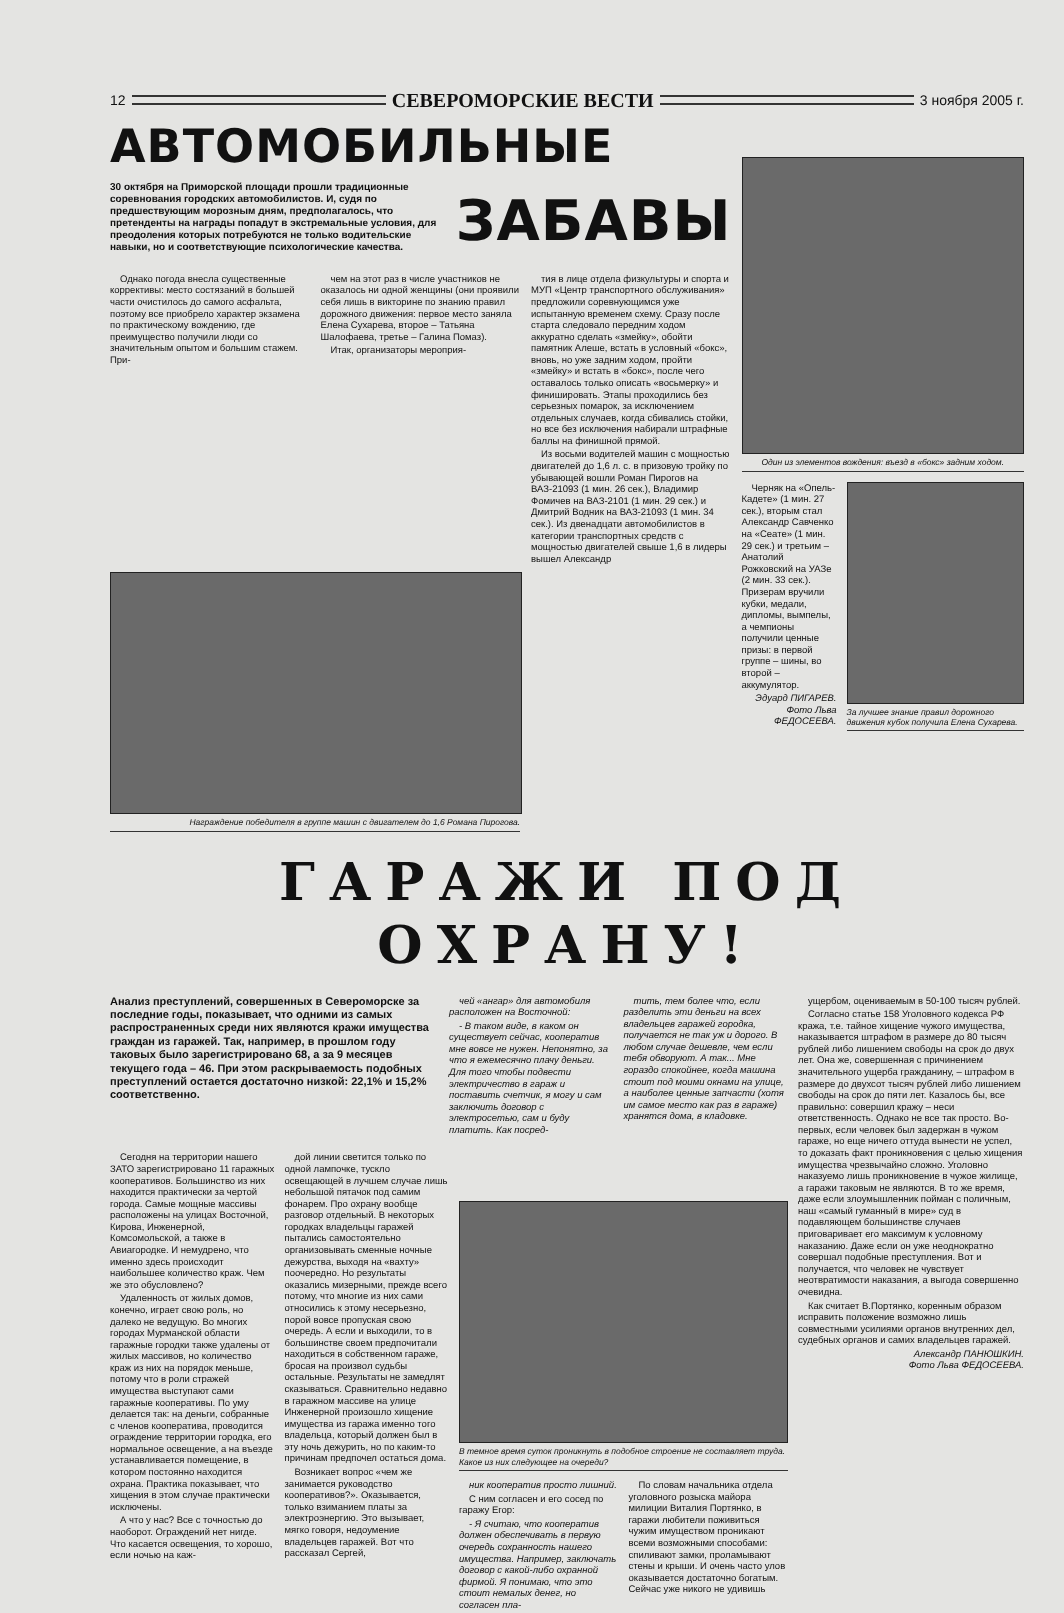12
СЕВЕРОМОРСКИЕ ВЕСТИ
3 ноября 2005 г.
АВТОМОБИЛЬНЫЕ
30 октября на Приморской площади прошли традиционные соревнования городских автомобилистов. И, судя по предшествующим морозным дням, предполагалось, что претенденты на награды попадут в экстремальные условия, для преодоления которых потребуются не только водительские навыки, но и соответствующие психологические качества.
ЗАБАВЫ
Однако погода внесла существенные коррективы: место состязаний в большей части очистилось до самого асфальта, поэтому все приобрело характер экзамена по практическому вождению, где преимущество получили люди со значительным опытом и большим стажем. При-
чем на этот раз в числе участников не оказалось ни одной женщины (они проявили себя лишь в викторине по знанию правил дорожного движения: первое место заняла Елена Сухарева, второе – Татьяна Шалофаева, третье – Галина Помаз).
Итак, организаторы мероприя-
тия в лице отдела физкультуры и спорта и МУП «Центр транспортного обслуживания» предложили соревнующимся уже испытанную временем схему. Сразу после старта следовало передним ходом аккуратно сделать «змейку», обойти памятник Алеше, встать в условный «бокс», вновь, но уже задним ходом, пройти «змейку» и встать в «бокс», после чего оставалось только описать «восьмерку» и финишировать. Этапы проходились без серьезных помарок, за исключением отдельных случаев, когда сбивались стойки, но все без исключения набирали штрафные баллы на финишной прямой.
Из восьми водителей машин с мощностью двигателей до 1,6 л. с. в призовую тройку по убывающей вошли Роман Пирогов на ВАЗ-21093 (1 мин. 26 сек.), Владимир Фомичев на ВАЗ-2101 (1 мин. 29 сек.) и Дмитрий Водник на ВАЗ-21093 (1 мин. 34 сек.). Из двенадцати автомобилистов в категории транспортных средств с мощностью двигателей свыше 1,6 в лидеры вышел Александр
Награждение победителя в группе машин с двигателем до 1,6 Романа Пирогова.
Один из элементов вождения: въезд в «бокс» задним ходом.
Черняк на «Опель-Кадете» (1 мин. 27 сек.), вторым стал Александр Савченко на «Сеате» (1 мин. 29 сек.) и третьим – Анатолий Рожковский на УАЗе (2 мин. 33 сек.). Призерам вручили кубки, медали, дипломы, вымпелы, а чемпионы получили ценные призы: в первой группе – шины, во второй – аккумулятор.
Эдуард ПИГАРЕВ.
Фото Льва ФЕДОСЕЕВА.
За лучшее знание правил дорожного движения кубок получила Елена Сухарева.
ГАРАЖИ ПОД ОХРАНУ!
Анализ преступлений, совершенных в Североморске за последние годы, показывает, что одними из самых распространенных среди них являются кражи имущества граждан из гаражей. Так, например, в прошлом году таковых было зарегистрировано 68, а за 9 месяцев текущего года – 46. При этом раскрываемость подобных преступлений остается достаточно низкой: 22,1% и 15,2% соответственно.
чей «ангар» для автомобиля расположен на Восточной:
- В таком виде, в каком он существует сейчас, кооператив мне вовсе не нужен. Непонятно, за что я ежемесячно плачу деньги. Для того чтобы подвести электричество в гараж и поставить счетчик, я могу и сам заключить договор с электросетью, сам и буду платить. Как посред-
тить, тем более что, если разделить эти деньги на всех владельцев гаражей городка, получается не так уж и дорого. В любом случае дешевле, чем если тебя обворуют. А так... Мне гораздо спокойнее, когда машина стоит под моими окнами на улице, а наиболее ценные запчасти (хотя им самое место как раз в гараже) хранятся дома, в кладовке.
Сегодня на территории нашего ЗАТО зарегистрировано 11 гаражных кооперативов. Большинство из них находится практически за чертой города. Самые мощные массивы расположены на улицах Восточной, Кирова, Инженерной, Комсомольской, а также в Авиагородке. И немудрено, что именно здесь происходит наибольшее количество краж. Чем же это обусловлено?
Удаленность от жилых домов, конечно, играет свою роль, но далеко не ведущую. Во многих городах Мурманской области гаражные городки также удалены от жилых массивов, но количество краж из них на порядок меньше, потому что в роли стражей имущества выступают сами гаражные кооперативы. По уму делается так: на деньги, собранные с членов кооператива, проводится ограждение территории городка, его нормальное освещение, а на въезде устанавливается помещение, в котором постоянно находится охрана. Практика показывает, что хищения в этом случае практически исключены.
А что у нас? Все с точностью до наоборот. Ограждений нет нигде. Что касается освещения, то хорошо, если ночью на каж-
дой линии светится только по одной лампочке, тускло освещающей в лучшем случае лишь небольшой пятачок под самим фонарем. Про охрану вообще разговор отдельный. В некоторых городках владельцы гаражей пытались самостоятельно организовывать сменные ночные дежурства, выходя на «вахту» поочередно. Но результаты оказались мизерными, прежде всего потому, что многие из них сами относились к этому несерьезно, порой вовсе пропуская свою очередь. А если и выходили, то в большинстве своем предпочитали находиться в собственном гараже, бросая на произвол судьбы остальные. Результаты не замедлят сказываться. Сравнительно недавно в гаражном массиве на улице Инженерной произошло хищение имущества из гаража именно того владельца, который должен был в эту ночь дежурить, но по каким-то причинам предпочел остаться дома.
Возникает вопрос «чем же занимается руководство кооперативов?». Оказывается, только взиманием платы за электроэнергию. Это вызывает, мягко говоря, недоумение владельцев гаражей. Вот что рассказал Сергей,
В темное время суток проникнуть в подобное строение не составляет труда. Какое из них следующее на очереди?
ник кооператив просто лишний.
С ним согласен и его сосед по гаражу Егор:
- Я считаю, что кооператив должен обеспечивать в первую очередь сохранность нашего имущества. Например, заключать договор с какой-либо охранной фирмой. Я понимаю, что это стоит немалых денег, но согласен пла-
По словам начальника отдела уголовного розыска майора милиции Виталия Портянко, в гаражи любители поживиться чужим имуществом проникают всеми возможными способами: спиливают замки, проламывают стены и крыши. И очень часто улов оказывается достаточно богатым. Сейчас уже никого не удивишь
ущербом, оцениваемым в 50-100 тысяч рублей.
Согласно статье 158 Уголовного кодекса РФ кража, т.е. тайное хищение чужого имущества, наказывается штрафом в размере до 80 тысяч рублей либо лишением свободы на срок до двух лет. Она же, совершенная с причинением значительного ущерба гражданину, – штрафом в размере до двухсот тысяч рублей либо лишением свободы на срок до пяти лет. Казалось бы, все правильно: совершил кражу – неси ответственность. Однако не все так просто. Во-первых, если человек был задержан в чужом гараже, но еще ничего оттуда вынести не успел, то доказать факт проникновения с целью хищения имущества чрезвычайно сложно. Уголовно наказуемо лишь проникновение в чужое жилище, а гаражи таковым не являются. В то же время, даже если злоумышленник пойман с поличным, наш «самый гуманный в мире» суд в подавляющем большинстве случаев приговаривает его максимум к условному наказанию. Даже если он уже неоднократно совершал подобные преступления. Вот и получается, что человек не чувствует неотвратимости наказания, а выгода совершенно очевидна.
Как считает В.Портянко, коренным образом исправить положение возможно лишь совместными усилиями органов внутренних дел, судебных органов и самих владельцев гаражей.
Александр ПАНЮШКИН.
Фото Льва ФЕДОСЕЕВА.